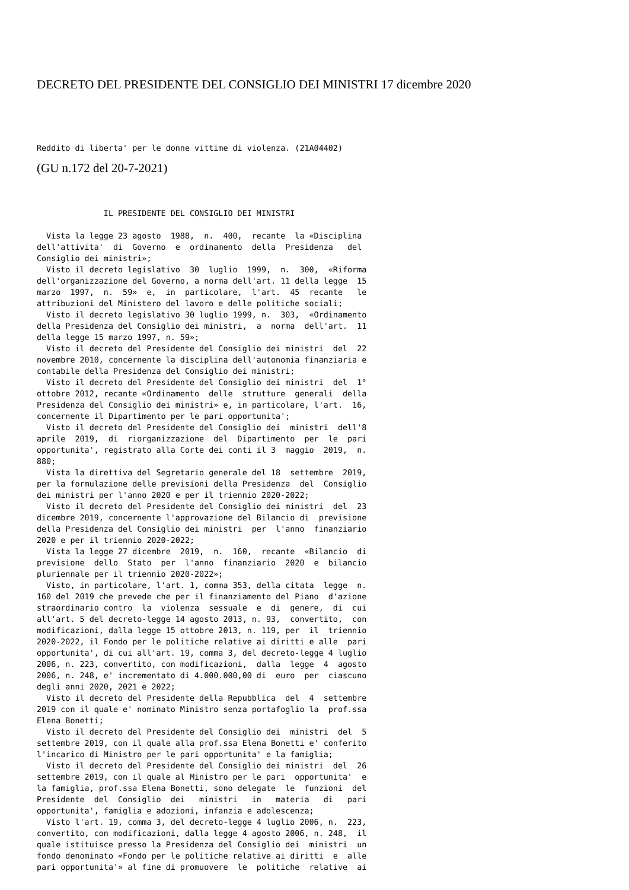DECRETO DEL PRESIDENTE DEL CONSIGLIO DEI MINISTRI 17 dicembre 2020
Reddito di liberta' per le donne vittime di violenza. (21A04402)
(GU n.172 del 20-7-2021)
              IL PRESIDENTE DEL CONSIGLIO DEI MINISTRI

  Vista la legge 23 agosto  1988,  n.  400,  recante  la «Disciplina
dell'attivita'  di  Governo  e  ordinamento  della  Presidenza   del
Consiglio dei ministri»;
  Visto il decreto legislativo  30  luglio  1999,  n.  300,  «Riforma
dell'organizzazione del Governo, a norma dell'art. 11 della legge  15
marzo  1997,  n.  59»  e,  in  particolare,  l'art.  45  recante   le
attribuzioni del Ministero del lavoro e delle politiche sociali;
  Visto il decreto legislativo 30 luglio 1999, n.  303,  «Ordinamento
della Presidenza del Consiglio dei ministri,  a  norma  dell'art.  11
della legge 15 marzo 1997, n. 59»;
  Visto il decreto del Presidente del Consiglio dei ministri  del  22
novembre 2010, concernente la disciplina dell'autonomia finanziaria e
contabile della Presidenza del Consiglio dei ministri;
  Visto il decreto del Presidente del Consiglio dei ministri  del  1°
ottobre 2012, recante «Ordinamento  delle  strutture  generali  della
Presidenza del Consiglio dei ministri» e, in particolare, l'art.  16,
concernente il Dipartimento per le pari opportunita';
  Visto il decreto del Presidente del Consiglio dei  ministri  dell'8
aprile  2019,  di  riorganizzazione  del  Dipartimento  per  le  pari
opportunita', registrato alla Corte dei conti il 3  maggio  2019,  n.
880;
  Vista la direttiva del Segretario generale del 18  settembre  2019,
per la formulazione delle previsioni della Presidenza  del  Consiglio
dei ministri per l'anno 2020 e per il triennio 2020-2022;
  Visto il decreto del Presidente del Consiglio dei ministri  del  23
dicembre 2019, concernente l'approvazione del Bilancio di  previsione
della Presidenza del Consiglio dei ministri  per  l'anno  finanziario
2020 e per il triennio 2020-2022;
  Vista la legge 27 dicembre  2019,  n.  160,  recante  «Bilancio  di
previsione  dello  Stato  per  l'anno  finanziario  2020  e  bilancio
pluriennale per il triennio 2020-2022»;
  Visto, in particolare, l'art. 1, comma 353, della citata  legge  n.
160 del 2019 che prevede che per il finanziamento del Piano  d'azione
straordinario contro  la  violenza  sessuale  e  di  genere,  di  cui
all'art. 5 del decreto-legge 14 agosto 2013, n. 93,  convertito,  con
modificazioni, dalla legge 15 ottobre 2013, n. 119, per  il  triennio
2020-2022, il Fondo per le politiche relative ai diritti e alle  pari
opportunita', di cui all'art. 19, comma 3, del decreto-legge 4 luglio
2006, n. 223, convertito, con modificazioni,  dalla  legge  4  agosto
2006, n. 248, e' incrementato di 4.000.000,00 di  euro  per  ciascuno
degli anni 2020, 2021 e 2022;
  Visto il decreto del Presidente della Repubblica  del  4  settembre
2019 con il quale e' nominato Ministro senza portafoglio la  prof.ssa
Elena Bonetti;
  Visto il decreto del Presidente del Consiglio dei  ministri  del  5
settembre 2019, con il quale alla prof.ssa Elena Bonetti e' conferito
l'incarico di Ministro per le pari opportunita' e la famiglia;
  Visto il decreto del Presidente del Consiglio dei ministri  del  26
settembre 2019, con il quale al Ministro per le pari  opportunita'  e
la famiglia, prof.ssa Elena Bonetti, sono delegate  le  funzioni  del
Presidente  del  Consiglio  dei   ministri   in   materia   di   pari
opportunita', famiglia e adozioni, infanzia e adolescenza;
  Visto l'art. 19, comma 3, del decreto-legge 4 luglio 2006, n.  223,
convertito, con modificazioni, dalla legge 4 agosto 2006, n. 248,  il
quale istituisce presso la Presidenza del Consiglio dei  ministri  un
fondo denominato «Fondo per le politiche relative ai diritti  e  alle
pari opportunita'» al fine di promuovere  le  politiche  relative  ai